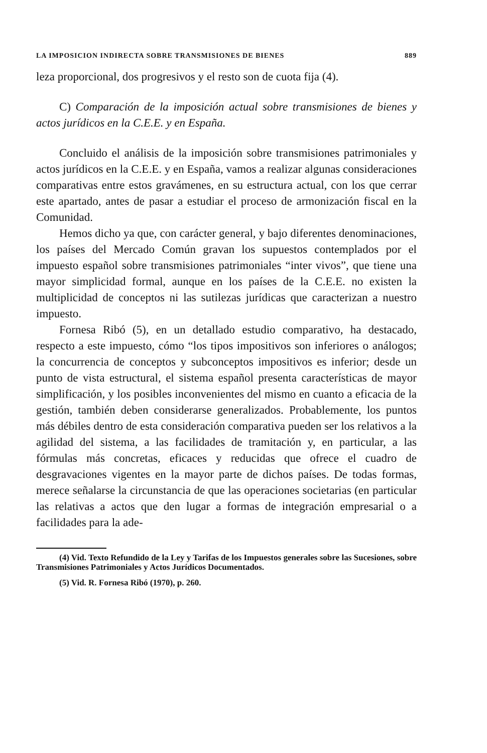LA IMPOSICION INDIRECTA SOBRE TRANSMISIONES DE BIENES 889
leza proporcional, dos progresivos y el resto son de cuota fija (4).
C) Comparación de la imposición actual sobre transmisiones de bienes y actos jurídicos en la C.E.E. y en España.
Concluido el análisis de la imposición sobre transmisiones patrimoniales y actos jurídicos en la C.E.E. y en España, vamos a realizar algunas consideraciones comparativas entre estos gravámenes, en su estructura actual, con los que cerrar este apartado, antes de pasar a estudiar el proceso de armonización fiscal en la Comunidad.
Hemos dicho ya que, con carácter general, y bajo diferentes denominaciones, los países del Mercado Común gravan los supuestos contemplados por el impuesto español sobre transmisiones patrimoniales “inter vivos”, que tiene una mayor simplicidad formal, aunque en los países de la C.E.E. no existen la multiplicidad de conceptos ni las sutilezas jurídicas que caracterizan a nuestro impuesto.
Fornesa Ribó (5), en un detallado estudio comparativo, ha destacado, respecto a este impuesto, cómo “los tipos impositivos son inferiores o análogos; la concurrencia de conceptos y subconceptos impositivos es inferior; desde un punto de vista estructural, el sistema español presenta características de mayor simplificación, y los posibles inconvenientes del mismo en cuanto a eficacia de la gestión, también deben considerarse generalizados. Probablemente, los puntos más débiles dentro de esta consideración comparativa pueden ser los relativos a la agilidad del sistema, a las facilidades de tramitación y, en particular, a las fórmulas más concretas, eficaces y reducidas que ofrece el cuadro de desgravaciones vigentes en la mayor parte de dichos países. De todas formas, merece señalarse la circunstancia de que las operaciones societarias (en particular las relativas a actos que den lugar a formas de integración empresarial o a facilidades para la ade-
(4) Vid. Texto Refundido de la Ley y Tarifas de los Impuestos generales sobre las Sucesiones, sobre Transmisiones Patrimoniales y Actos Jurídicos Documentados.
(5) Vid. R. Fornesa Ribó (1970), p. 260.